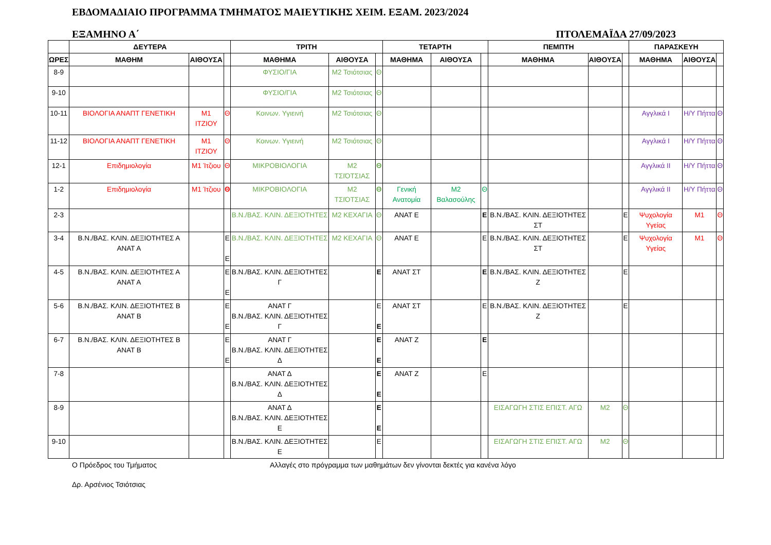ΕΒΔΟΜΑΔΙΑΙΟ ΠΡΟΓΡΑΜΜΑ ΤΜΗΜΑΤΟΣ ΜΑΙΕΥΤΙΚΗΣ ΧΕΙΜ. ΕΞΑΜ. 2023/2024
ΕΞΑΜΗΝΟ Α΄ ΠΤΟΛΕΜΑΪΔΑ 27/09/2023
| | ΔΕΥΤΕΡΑ | | | ΤΡΙΤΗ | | | ΤΕΤΑΡΤΗ | | | ΠΕΜΠΤΗ | | | ΠΑΡΑΣΚΕΥΗ | | |
| --- | --- | --- | --- | --- | --- | --- | --- | --- | --- | --- | --- | --- | --- | --- | --- |
| ΩΡΕΣ | ΜΑΘΗΜ | ΑΙΘΟΥΣΑ | | ΜΑΘΗΜΑ | ΑΙΘΟΥΣΑ | | ΜΑΘΗΜΑ | ΑΙΘΟΥΣΑ | | ΜΑΘΗΜΑ | ΑΙΘΟΥΣΑ | | ΜΑΘΗΜΑ | ΑΙΘΟΥΣΑ | |
| 8-9 | | | | ΦΥΣΙΟ/ΓΙΑ | Μ2 Τσιότσιας | Θ | | | | | | | | | |
| 9-10 | | | | ΦΥΣΙΟ/ΓΙΑ | Μ2 Τσιότσιας | Θ | | | | | | | | | |
| 10-11 | ΒΙΟΛΟΓΙΑ ΑΝΑΠΤ ΓΕΝΕΤΙΚΗ | Μ1 ΙΤΖΙΟΥ | Θ | Κοινων. Υγιεινή | Μ2 Τσιότσιας | Θ | | | | | | | Αγγλικά Ι | Η/Υ Πήττα | Θ |
| 11-12 | ΒΙΟΛΟΓΙΑ ΑΝΑΠΤ ΓΕΝΕΤΙΚΗ | Μ1 ΙΤΖΙΟΥ | Θ | Κοινων. Υγιεινή | Μ2 Τσιότσιας | Θ | | | | | | | Αγγλικά Ι | Η/Υ Πήττα | Θ |
| 12-1 | Επιδημιολογία | Μ1 Ίτζιου | Θ | ΜΙΚΡΟΒΙΟΛΟΓΙΑ | Μ2 ΤΣΙΌΤΣΙΑΣ | Θ | | | | | | | Αγγλικά ΙΙ | Η/Υ Πήττα | Θ |
| 1-2 | Επιδημιολογία | Μ1 Ίτζιου | Θ | ΜΙΚΡΟΒΙΟΛΟΓΙΑ | Μ2 ΤΣΙΌΤΣΙΑΣ | Θ | Γενική Ανατομία | Μ2 Βαλασούλης | Θ | | | | Αγγλικά ΙΙ | Η/Υ Πήττα | Θ |
| 2-3 | | | | Β.Ν./ΒΑΣ. ΚΛΙΝ. ΔΕΞΙΟΤΗΤΕΣ | Μ2 ΚΕΧΑΓΙΑ | Θ | ΑΝΑΤ Ε | | Ε | Β.Ν./ΒΑΣ. ΚΛΙΝ. ΔΕΞΙΟΤΗΤΕΣ ΣΤ | | Ε | Ψυχολογία Υγείας | Μ1 | Θ |
| 3-4 | Β.Ν./ΒΑΣ. ΚΛΙΝ. ΔΕΞΙΟΤΗΤΕΣ Α ΑΝΑΤ Α | | Ε Ε | Β.Ν./ΒΑΣ. ΚΛΙΝ. ΔΕΞΙΟΤΗΤΕΣ | Μ2 ΚΕΧΑΓΙΑ | Θ | ΑΝΑΤ Ε | | Ε | Β.Ν./ΒΑΣ. ΚΛΙΝ. ΔΕΞΙΟΤΗΤΕΣ ΣΤ | | Ε | Ψυχολογία Υγείας | Μ1 | Θ |
| 4-5 | Β.Ν./ΒΑΣ. ΚΛΙΝ. ΔΕΞΙΟΤΗΤΕΣ Α ΑΝΑΤ Α | | Ε Ε | Β.Ν./ΒΑΣ. ΚΛΙΝ. ΔΕΞΙΟΤΗΤΕΣ Γ | | Ε | ΑΝΑΤ ΣΤ | | Ε | Β.Ν./ΒΑΣ. ΚΛΙΝ. ΔΕΞΙΟΤΗΤΕΣ Ζ | | Ε | | | |
| 5-6 | Β.Ν./ΒΑΣ. ΚΛΙΝ. ΔΕΞΙΟΤΗΤΕΣ Β ΑΝΑΤ Β | | Ε Ε | ΑΝΑΤ Γ Β.Ν./ΒΑΣ. ΚΛΙΝ. ΔΕΞΙΟΤΗΤΕΣ Γ | | Ε Ε | ΑΝΑΤ ΣΤ | | Ε | Β.Ν./ΒΑΣ. ΚΛΙΝ. ΔΕΞΙΟΤΗΤΕΣ Ζ | | Ε | | | |
| 6-7 | Β.Ν./ΒΑΣ. ΚΛΙΝ. ΔΕΞΙΟΤΗΤΕΣ Β ΑΝΑΤ Β | | Ε Ε | ΑΝΑΤ Γ Β.Ν./ΒΑΣ. ΚΛΙΝ. ΔΕΞΙΟΤΗΤΕΣ Δ | | Ε Ε | ΑΝΑΤ Ζ | | Ε | | | | | | |
| 7-8 | | | | ΑΝΑΤ Δ Β.Ν./ΒΑΣ. ΚΛΙΝ. ΔΕΞΙΟΤΗΤΕΣ Δ | | Ε Ε | ΑΝΑΤ Ζ | | Ε | | | | | | |
| 8-9 | | | | ΑΝΑΤ Δ Β.Ν./ΒΑΣ. ΚΛΙΝ. ΔΕΞΙΟΤΗΤΕΣ Ε | | Ε Ε | | | | ΕΙΣΑΓΩΓΗ ΣΤΙΣ ΕΠΙΣΤ. ΑΓΩ | Μ2 | Θ | | | |
| 9-10 | | | | Β.Ν./ΒΑΣ. ΚΛΙΝ. ΔΕΞΙΟΤΗΤΕΣ Ε | | Ε | | | | ΕΙΣΑΓΩΓΗ ΣΤΙΣ ΕΠΙΣΤ. ΑΓΩ | Μ2 | Θ | | | |
Ο Πρόεδρος του Τμήματος Αλλαγές στο πρόγραμμα των μαθημάτων δεν γίνονται δεκτές για κανένα λόγο
Δρ. Αρσένιος Τσιότσιας